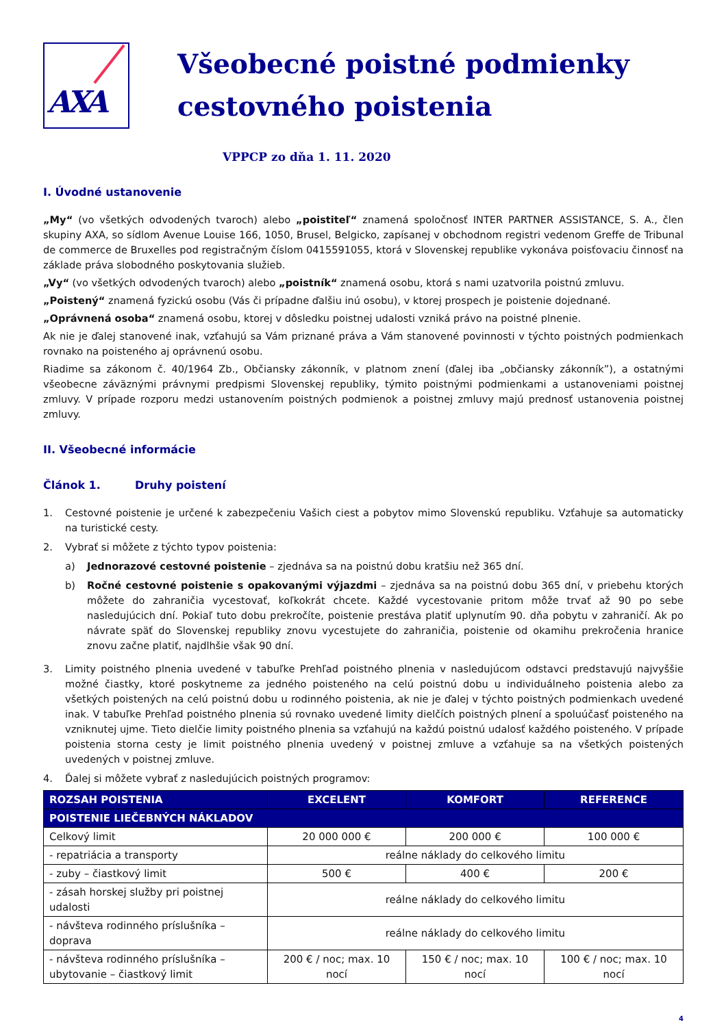AXA
Všeobecné poistné podmienky cestovného poistenia
VPPCP zo dňa 1. 11. 2020
I. Úvodné ustanovenie
„My“ (vo všetkých odvodených tvaroch) alebo „poistiteľ“ znamená spoločnosť INTER PARTNER ASSISTANCE, S. A., člen skupiny AXA, so sídlom Avenue Louise 166, 1050, Brusel, Belgicko, zapísanej v obchodnom registri vedenom Greffe de Tribunal de commerce de Bruxelles pod registračným číslom 0415591055, ktorá v Slovenskej republike vykonáva poisťovaciu činnosť na základe práva slobodného poskytovania služieb.
„Vy“ (vo všetkých odvodených tvaroch) alebo „poistník“ znamená osobu, ktorá s nami uzatvorila poistnú zmluvu.
„Poistený“ znamená fyzickú osobu (Vás či prípadne ďalšiu inú osobu), v ktorej prospech je poistenie dojednané.
„Oprávnená osoba“ znamená osobu, ktorej v dôsledku poistnej udalosti vzniká právo na poistné plnenie.
Ak nie je ďalej stanovené inak, vzťahujú sa Vám priznané práva a Vám stanovené povinnosti v týchto poistných podmienkach rovnako na poisteného aj oprávnenú osobu.
Riadime sa zákonom č. 40/1964 Zb., Občiansky zákonník, v platnom znení (ďalej iba „občiansky zákonník”), a ostatnými všeobecne záväznými právnymi predpismi Slovenskej republiky, týmito poistnými podmienkami a ustanoveniami poistnej zmluvy. V prípade rozporu medzi ustanovením poistných podmienok a poistnej zmluvy majú prednosť ustanovenia poistnej zmluvy.
II. Všeobecné informácie
Článok 1. Druhy poistení
1. Cestovné poistenie je určené k zabezpečeniu Vašich ciest a pobytov mimo Slovenskú republiku. Vzťahuje sa automaticky na turistické cesty.
2. Vybrať si môžete z týchto typov poistenia:
a) Jednorazové cestovné poistenie – zjednáva sa na poistnú dobu kratšiu než 365 dní.
b) Ročné cestovné poistenie s opakovanými výjazdmi – zjednáva sa na poistnú dobu 365 dní, v priebehu ktorých môžete do zahraničia vycestovať, koľkokrát chcete. Každé vycestovanie pritom môže trvať až 90 po sebe nasledujúcich dní. Pokiaľ tuto dobu prekročíte, poistenie prestáva platiť uplynutím 90. dňa pobytu v zahraničí. Ak po návrate späť do Slovenskej republiky znovu vycestujete do zahraničia, poistenie od okamihu prekročenia hranice znovu začne platiť, najdlhšie však 90 dní.
3. Limity poistného plnenia uvedené v tabuľke Prehľad poistného plnenia v nasledujúcom odstavci predstavujú najvyššie možné čiastky, ktoré poskytneme za jedného poisteného na celú poistnú dobu u individuálneho poistenia alebo za všetkých poistených na celú poistnú dobu u rodinného poistenia, ak nie je ďalej v týchto poistných podmienkach uvedené inak. V tabuľke Prehľad poistného plnenia sú rovnako uvedené limity dielčích poistných plnení a spoluúčasť poisteného na vzniknutej ujme. Tieto dielčie limity poistného plnenia sa vzťahujú na každú poistnú udalosť každého poisteného. V prípade poistenia storna cesty je limit poistného plnenia uvedený v poistnej zmluve a vzťahuje sa na všetkých poistených uvedených v poistnej zmluve.
4. Ďalej si môžete vybrať z nasledujúcich poistných programov:
| ROZSAH POISTENIA | EXCELENT | KOMFORT | REFERENCE |
| --- | --- | --- | --- |
| POISTENIE LIEČEBNÝCH NÁKLADOV | | | |
| Celkový limit | 20 000 000 € | 200 000 € | 100 000 € |
| - repatriácia a transporty | reálne náklady do celkového limitu | | |
| - zuby – čiastkový limit | 500 € | 400 € | 200 € |
| - zásah horskej služby pri poistnej udalosti | reálne náklady do celkového limitu | | |
| - návšteva rodinného príslušníka – doprava | reálne náklady do celkového limitu | | |
| - návšteva rodinného príslušníka – ubytovanie – čiastkový limit | 200 € / noc; max. 10 nocí | 150 € / noc; max. 10 nocí | 100 € / noc; max. 10 nocí |
4